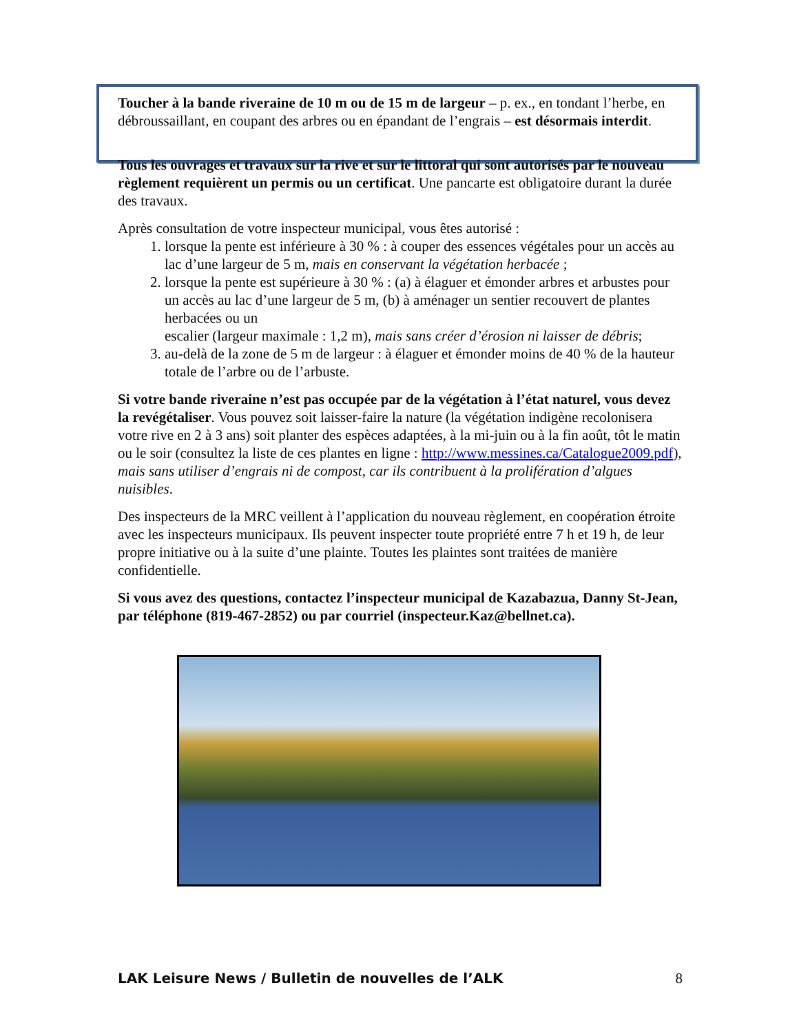Toucher à la bande riveraine de 10 m ou de 15 m de largeur – p. ex., en tondant l’herbe, en débroussaillant, en coupant des arbres ou en épandant de l’engrais – est désormais interdit.
Tous les ouvrages et travaux sur la rive et sur le littoral qui sont autorisés par le nouveau règlement requièrent un permis ou un certificat. Une pancarte est obligatoire durant la durée des travaux.
Après consultation de votre inspecteur municipal, vous êtes autorisé :
1. lorsque la pente est inférieure à 30 % : à couper des essences végétales pour un accès au lac d’une largeur de 5 m, mais en conservant la végétation herbacée ;
2. lorsque la pente est supérieure à 30 % : (a) à élaguer et émonder arbres et arbustes pour un accès au lac d’une largeur de 5 m, (b) à aménager un sentier recouvert de plantes herbacées ou un
escalier (largeur maximale : 1,2 m), mais sans créer d’érosion ni laisser de débris;
3. au-delà de la zone de 5 m de largeur : à élaguer et émonder moins de 40 % de la hauteur totale de l’arbre ou de l’arbuste.
Si votre bande riveraine n’est pas occupée par de la végétation à l’état naturel, vous devez la revégétaliser. Vous pouvez soit laisser-faire la nature (la végétation indigène recolonisera votre rive en 2 à 3 ans) soit planter des espèces adaptées, à la mi-juin ou à la fin août, tôt le matin ou le soir (consultez la liste de ces plantes en ligne : http://www.messines.ca/Catalogue2009.pdf), mais sans utiliser d’engrais ni de compost, car ils contribuent à la prolifération d’algues nuisibles.
Des inspecteurs de la MRC veillent à l’application du nouveau règlement, en coopération étroite avec les inspecteurs municipaux. Ils peuvent inspecter toute propriété entre 7 h et 19 h, de leur propre initiative ou à la suite d’une plainte. Toutes les plaintes sont traitées de manière confidentielle.
Si vous avez des questions, contactez l’inspecteur municipal de Kazabazua, Danny St-Jean, par téléphone (819-467-2852) ou par courriel (inspecteur.Kaz@bellnet.ca).
LAK Leisure News / Bulletin de nouvelles de l’ALK 8